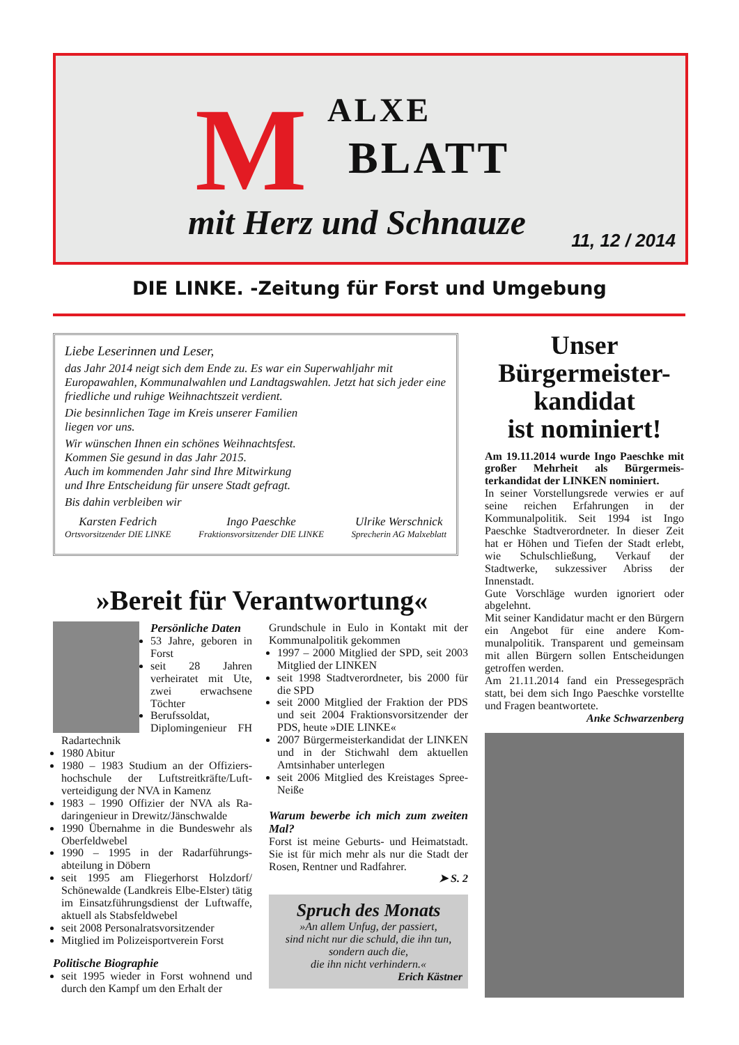M ALXE
BLATT
mit Herz und Schnauze 11, 12 / 2014
DIE LINKE. -Zeitung für Forst und Umgebung
Liebe Leserinnen und Leser,
das Jahr 2014 neigt sich dem Ende zu. Es war ein Superwahljahr mit Europawahlen, Kommunalwahlen und Landtagswahlen. Jetzt hat sich jeder eine friedliche und ruhige Weihnachtszeit verdient.
Die besinnlichen Tage im Kreis unserer Familien
liegen vor uns.
Wir wünschen Ihnen ein schönes Weihnachtsfest.
Kommen Sie gesund in das Jahr 2015.
Auch im kommenden Jahr sind Ihre Mitwirkung
und Ihre Entscheidung für unsere Stadt gefragt.
Bis dahin verbleiben wir
Karsten Fedrich
Ortsvorsitzender DIE LINKE
Ingo Paeschke
Fraktionsvorsitzender DIE LINKE
Ulrike Werschnick
Sprecherin AG Malxeblatt
Unser
Bürgermeister-
kandidat
ist nominiert!
Am 19.11.2014 wurde Ingo Paeschke mit großer Mehrheit als Bürgermeis­terkandidat der LINKEN nominiert.
In seiner Vorstellungsrede verwies er auf seine reichen Erfahrungen in der Kommunalpolitik. Seit 1994 ist Ingo Paeschke Stadtverordneter. In dieser Zeit hat er Höhen und Tiefen der Stadt erlebt, wie Schulschließung, Verkauf der Stadtwerke, sukzessiver Abriss der Innenstadt.
Gute Vorschläge wurden ignoriert oder abgelehnt.
Mit seiner Kandidatur macht er den Bür­gern ein Angebot für eine andere Kom­munalpolitik. Transparent und gemein­sam mit allen Bürgern sollen Entschei­dungen getroffen werden.
Am 21.11.2014 fand ein Pressegespräch statt, bei dem sich Ingo Paeschke vor­stellte und Fragen beantwortete.
Anke Schwarzenberg
»Bereit für Verantwortung«
Persönliche Daten
53 Jahre, geboren in Forst
seit 28 Jahren verheiratet mit Ute, zwei erwachsene Töchter
Berufssoldat, Diplomingenieur FH Radartechnik
1980 Abitur
1980 – 1983 Studium an der Offiziers­hochschule der Luftstreitkräfte/Luft­verteidigung der NVA in Kamenz
1983 – 1990 Offizier der NVA als Ra­daringenieur in Drewitz/Jänschwalde
1990 Übernahme in die Bundeswehr als Oberfeldwebel
1990 – 1995 in der Radarführungs­abteilung in Döbern
seit 1995 am Fliegerhorst Holzdorf/ Schönewalde (Landkreis Elbe-Elster) tätig im Einsatzführungsdienst der Luftwaffe, aktuell als Stabsfeldwebel
seit 2008 Personalratsvorsitzender
Mitglied im Polizeisportverein Forst
Politische Biographie
seit 1995 wieder in Forst wohnend und durch den Kampf um den Erhalt der
Grundschule in Eulo in Kontakt mit der Kommunalpolitik gekommen
1997 – 2000 Mitglied der SPD, seit 2003 Mitglied der LINKEN
seit 1998 Stadtverordneter, bis 2000 für die SPD
seit 2000 Mitglied der Fraktion der PDS und seit 2004 Fraktionsvorsitzen­der der PDS, heute »DIE LINKE«
2007 Bürgermeisterkandidat der LIN­KEN und in der Stichwahl dem aktuel­len Amtsinhaber unterlegen
seit 2006 Mitglied des Kreistages Spree-Neiße
Warum bewerbe ich mich zum zweiten Mal?
Forst ist meine Geburts- und Heimat­stadt. Sie ist für mich mehr als nur die Stadt der Rosen, Rentner und Radfahrer.
➤ S. 2
Spruch des Monats
»An allem Unfug, der passiert,
sind nicht nur die schuld, die ihn tun,
sondern auch die,
die ihn nicht verhindern.«
Erich Kästner